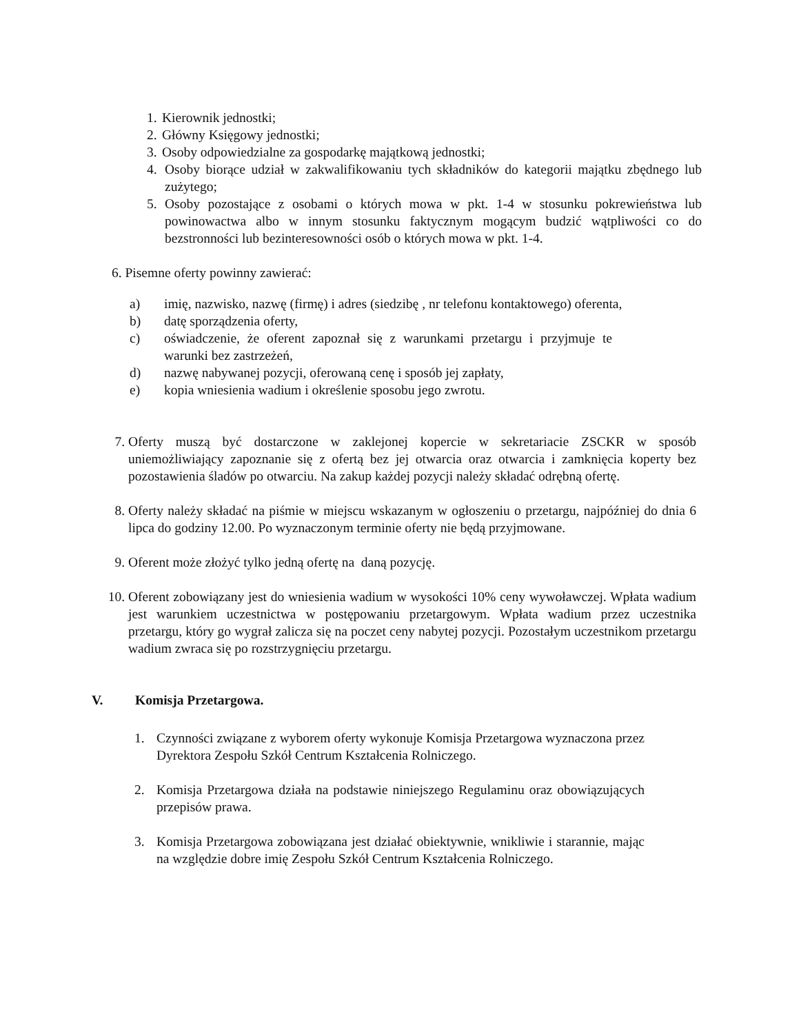1.
Kierownik jednostki;
2.
Główny Księgowy jednostki;
3.
Osoby odpowiedzialne za gospodarkę majątkową jednostki;
4. Osoby biorące udział w zakwalifikowaniu tych składników do kategorii majątku zbędnego lub zużytego;
5. Osoby pozostające z osobami o których mowa w pkt. 1-4 w stosunku pokrewieństwa lub powinowactwa albo w innym stosunku faktycznym mogącym budzić wątpliwości co do bezstronności lub bezinteresowności osób o których mowa w pkt. 1-4.
6. Pisemne oferty powinny zawierać:
a) imię, nazwisko, nazwę (firmę) i adres (siedzibę , nr telefonu kontaktowego) oferenta,
b) datę sporządzenia oferty,
c) oświadczenie, że oferent zapoznał się z warunkami przetargu i przyjmuje te warunki bez zastrzeżeń,
d) nazwę nabywanej pozycji, oferowaną cenę i sposób jej zapłaty,
e) kopia wniesienia wadium i określenie sposobu jego zwrotu.
7. Oferty muszą być dostarczone w zaklejonej kopercie w sekretariacie ZSCKR w sposób uniemożliwiający zapoznanie się z ofertą bez jej otwarcia oraz otwarcia i zamknięcia koperty bez pozostawienia śladów po otwarciu. Na zakup każdej pozycji należy składać odrębną ofertę.
8. Oferty należy składać na piśmie w miejscu wskazanym w ogłoszeniu o przetargu, najpóźniej do dnia 6 lipca do godziny 12.00. Po wyznaczonym terminie oferty nie będą przyjmowane.
9. Oferent może złożyć tylko jedną ofertę na daną pozycję.
10. Oferent zobowiązany jest do wniesienia wadium w wysokości 10% ceny wywoławczej. Wpłata wadium jest warunkiem uczestnictwa w postępowaniu przetargowym. Wpłata wadium przez uczestnika przetargu, który go wygrał zalicza się na poczet ceny nabytej pozycji. Pozostałym uczestnikom przetargu wadium zwraca się po rozstrzygnięciu przetargu.
V. Komisja Przetargowa.
1. Czynności związane z wyborem oferty wykonuje Komisja Przetargowa wyznaczona przez Dyrektora Zespołu Szkół Centrum Kształcenia Rolniczego.
2. Komisja Przetargowa działa na podstawie niniejszego Regulaminu oraz obowiązujących przepisów prawa.
3. Komisja Przetargowa zobowiązana jest działać obiektywnie, wnikliwie i starannie, mając na względzie dobre imię Zespołu Szkół Centrum Kształcenia Rolniczego.